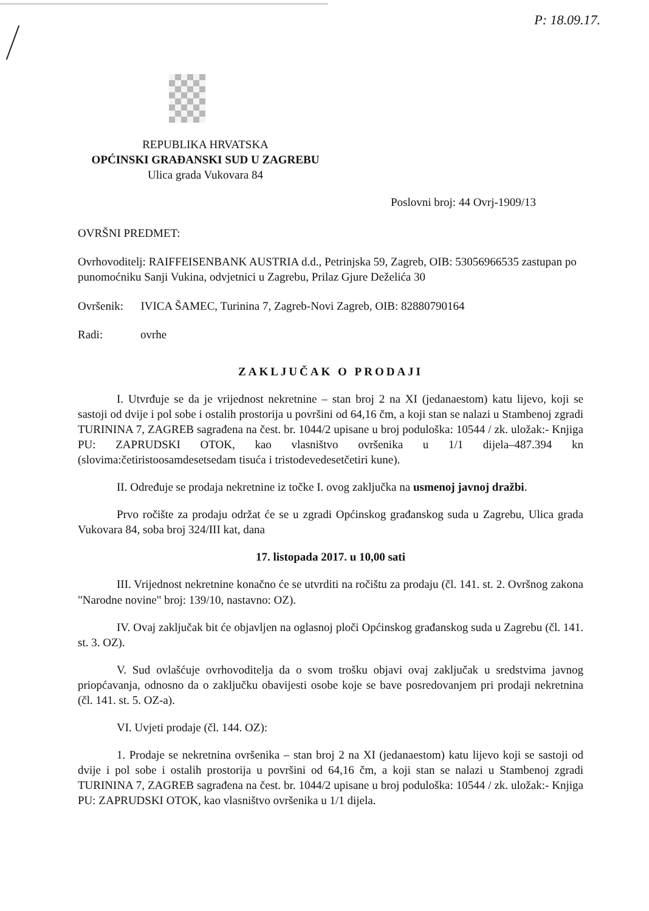P: 18.09.17.
REPUBLIKA HRVATSKA
OPĆINSKI GRAĐANSKI SUD U ZAGREBU
Ulica grada Vukovara 84
Poslovni broj: 44 Ovrj-1909/13
OVRŠNI PREDMET:
Ovrhovoditelj: RAIFFEISENBANK AUSTRIA d.d., Petrinjska 59, Zagreb, OIB: 53056966535 zastupan po punomoćniku Sanji Vukina, odvjetnici u Zagrebu, Prilaz Gjure Deželića 30
Ovršenik: IVICA ŠAMEC, Turinina 7, Zagreb-Novi Zagreb, OIB: 82880790164
Radi: ovrhe
ZAKLJUČAK O PRODAJI
I. Utvrđuje se da je vrijednost nekretnine – stan broj 2 na XI (jedanaestom) katu lijevo, koji se sastoji od dvije i pol sobe i ostalih prostorija u površini od 64,16 čm, a koji stan se nalazi u Stambenoj zgradi TURININA 7, ZAGREB sagrađena na čest. br. 1044/2 upisane u broj poduloška: 10544 / zk. uložak:- Knjiga PU: ZAPRUDSKI OTOK, kao vlasništvo ovršenika u 1/1 dijela–487.394 kn (slovima:četiristoosamdesetsedam tisuća i tristodevedesetčetiri kune).
II. Određuje se prodaja nekretnine iz točke I. ovog zaključka na usmenoj javnoj dražbi.
Prvo ročište za prodaju održat će se u zgradi Općinskog građanskog suda u Zagrebu, Ulica grada Vukovara 84, soba broj 324/III kat, dana
17. listopada 2017. u 10,00 sati
III. Vrijednost nekretnine konačno će se utvrditi na ročištu za prodaju (čl. 141. st. 2. Ovršnog zakona "Narodne novine" broj: 139/10, nastavno: OZ).
IV. Ovaj zaključak bit će objavljen na oglasnoj ploči Općinskog građanskog suda u Zagrebu (čl. 141. st. 3. OZ).
V. Sud ovlašćuje ovrhovoditelja da o svom trošku objavi ovaj zaključak u sredstvima javnog priopćavanja, odnosno da o zaključku obavijesti osobe koje se bave posredovanjem pri prodaji nekretnina (čl. 141. st. 5. OZ-a).
VI. Uvjeti prodaje (čl. 144. OZ):
1. Prodaje se nekretnina ovršenika – stan broj 2 na XI (jedanaestom) katu lijevo koji se sastoji od dvije i pol sobe i ostalih prostorija u površini od 64,16 čm, a koji stan se nalazi u Stambenoj zgradi TURININA 7, ZAGREB sagrađena na čest. br. 1044/2 upisane u broj poduloška: 10544 / zk. uložak:- Knjiga PU: ZAPRUDSKI OTOK, kao vlasništvo ovršenika u 1/1 dijela.